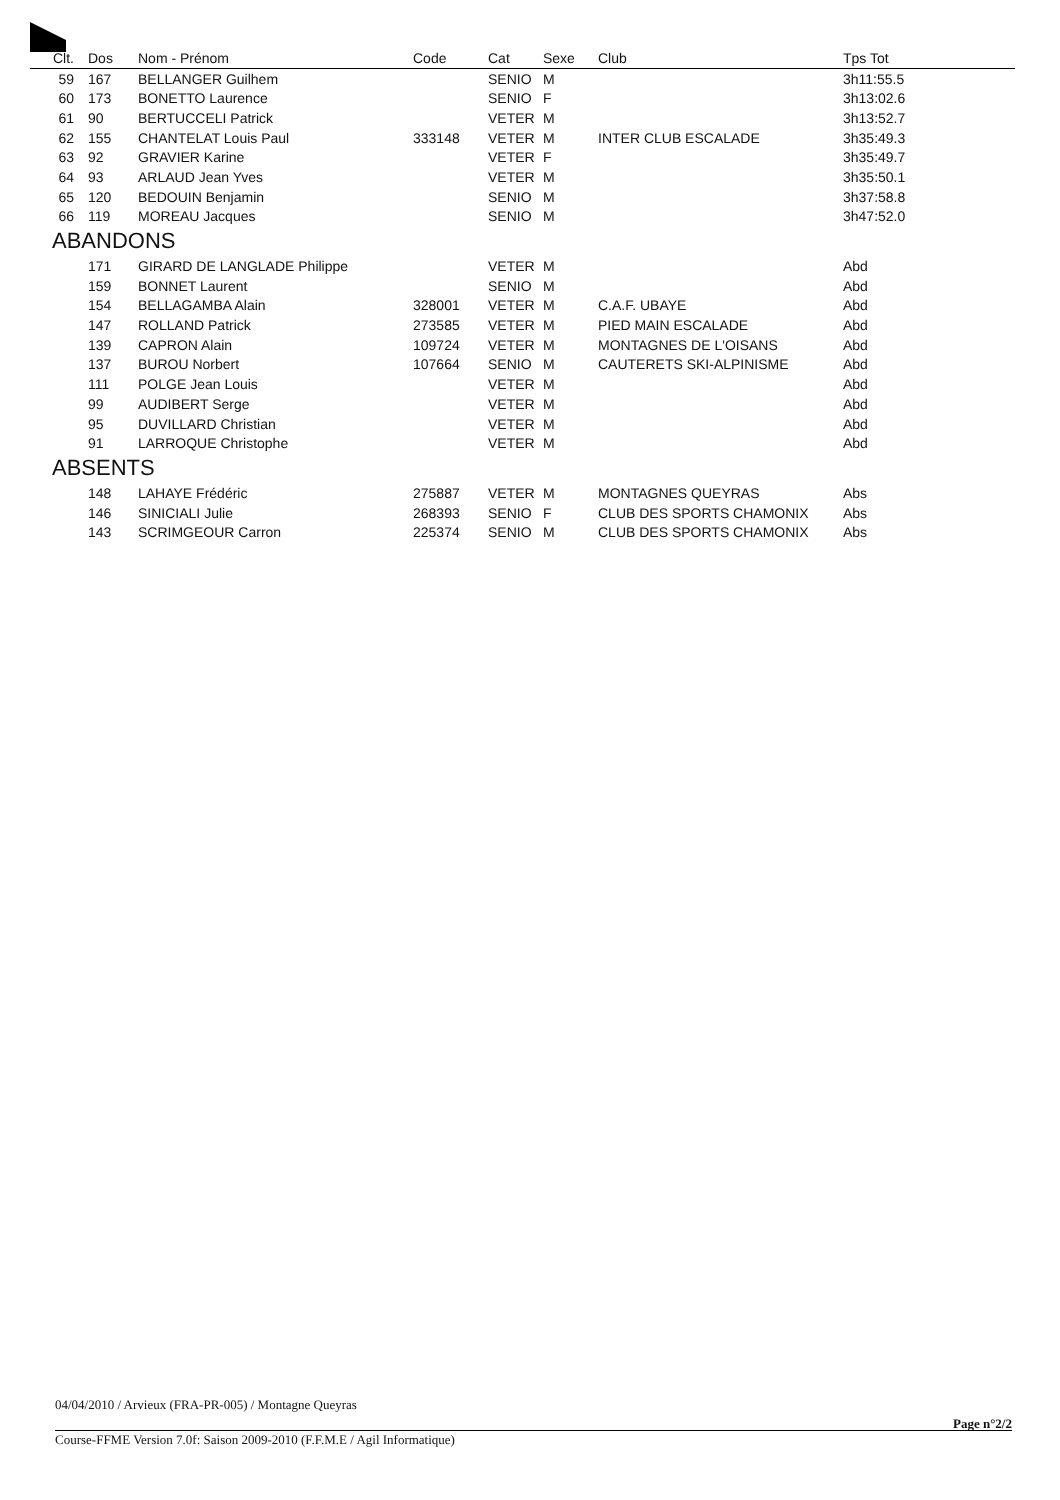| Clt. | Dos | Nom - Prénom | Code | Cat | Sexe | Club | Tps Tot |
| --- | --- | --- | --- | --- | --- | --- | --- |
| 59 | 167 | BELLANGER Guilhem | | SENIO | M | | 3h11:55.5 |
| 60 | 173 | BONETTO Laurence | | SENIO | F | | 3h13:02.6 |
| 61 | 90 | BERTUCCELI Patrick | | VETER | M | | 3h13:52.7 |
| 62 | 155 | CHANTELAT Louis Paul | 333148 | VETER | M | INTER CLUB ESCALADE | 3h35:49.3 |
| 63 | 92 | GRAVIER Karine | | VETER | F | | 3h35:49.7 |
| 64 | 93 | ARLAUD Jean Yves | | VETER | M | | 3h35:50.1 |
| 65 | 120 | BEDOUIN Benjamin | | SENIO | M | | 3h37:58.8 |
| 66 | 119 | MOREAU Jacques | | SENIO | M | | 3h47:52.0 |
| ABANDONS | | | | | | | |
| | 171 | GIRARD DE LANGLADE Philippe | | VETER | M | | Abd |
| | 159 | BONNET Laurent | | SENIO | M | | Abd |
| | 154 | BELLAGAMBA Alain | 328001 | VETER | M | C.A.F. UBAYE | Abd |
| | 147 | ROLLAND Patrick | 273585 | VETER | M | PIED MAIN ESCALADE | Abd |
| | 139 | CAPRON Alain | 109724 | VETER | M | MONTAGNES DE L'OISANS | Abd |
| | 137 | BUROU Norbert | 107664 | SENIO | M | CAUTERETS SKI-ALPINISME | Abd |
| | 111 | POLGE Jean Louis | | VETER | M | | Abd |
| | 99 | AUDIBERT Serge | | VETER | M | | Abd |
| | 95 | DUVILLARD Christian | | VETER | M | | Abd |
| | 91 | LARROQUE Christophe | | VETER | M | | Abd |
| ABSENTS | | | | | | | |
| | 148 | LAHAYE Frédéric | 275887 | VETER | M | MONTAGNES QUEYRAS | Abs |
| | 146 | SINICIALI Julie | 268393 | SENIO | F | CLUB DES SPORTS CHAMONIX | Abs |
| | 143 | SCRIMGEOUR Carron | 225374 | SENIO | M | CLUB DES SPORTS CHAMONIX | Abs |
04/04/2010 / Arvieux (FRA-PR-005) / Montagne Queyras
Page n°2/2
Course-FFME Version 7.0f: Saison 2009-2010 (F.F.M.E / Agil Informatique)